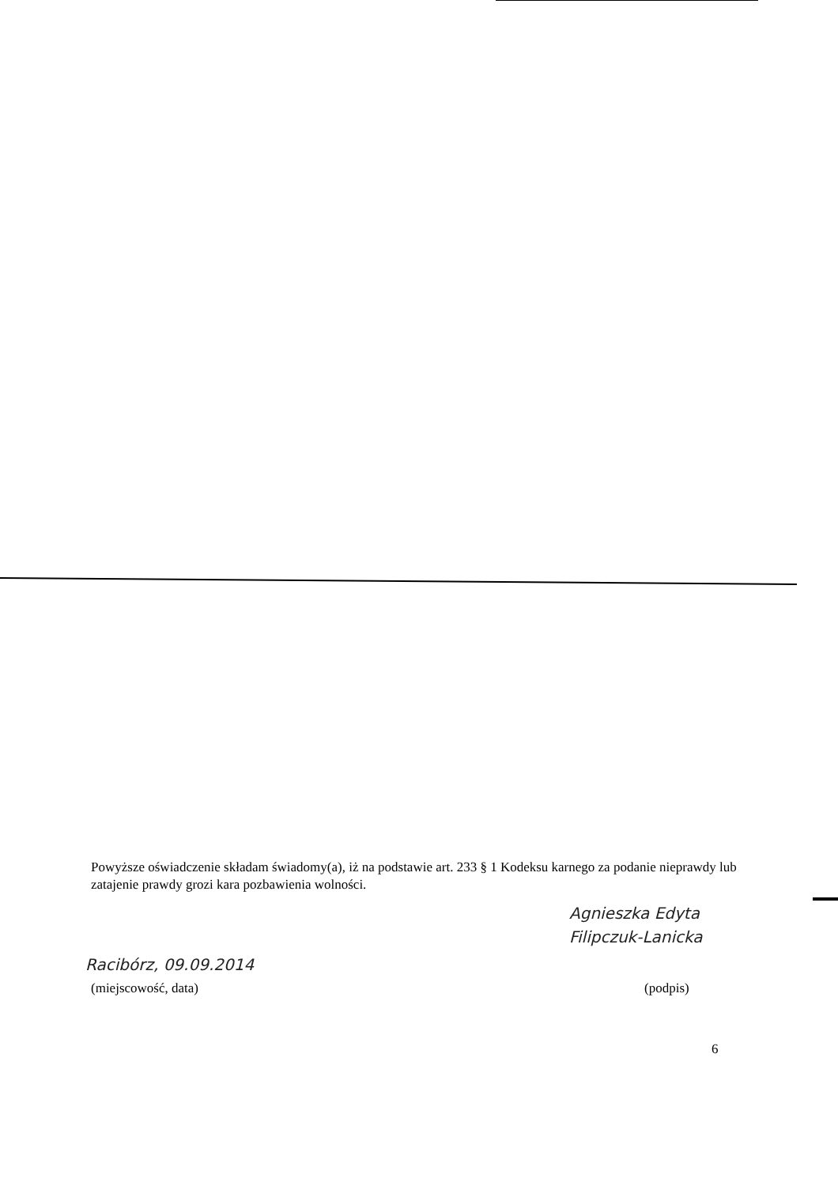Powyższe oświadczenie składam świadomy(a), iż na podstawie art. 233 § 1 Kodeksu karnego za podanie nieprawdy lub zatajenie prawdy grozi kara pozbawienia wolności.
Agnieszka Edyta
Filipczuk-Lanicka
Racibórz, 09.09.2014
(miejscowość, data) (podpis)
6